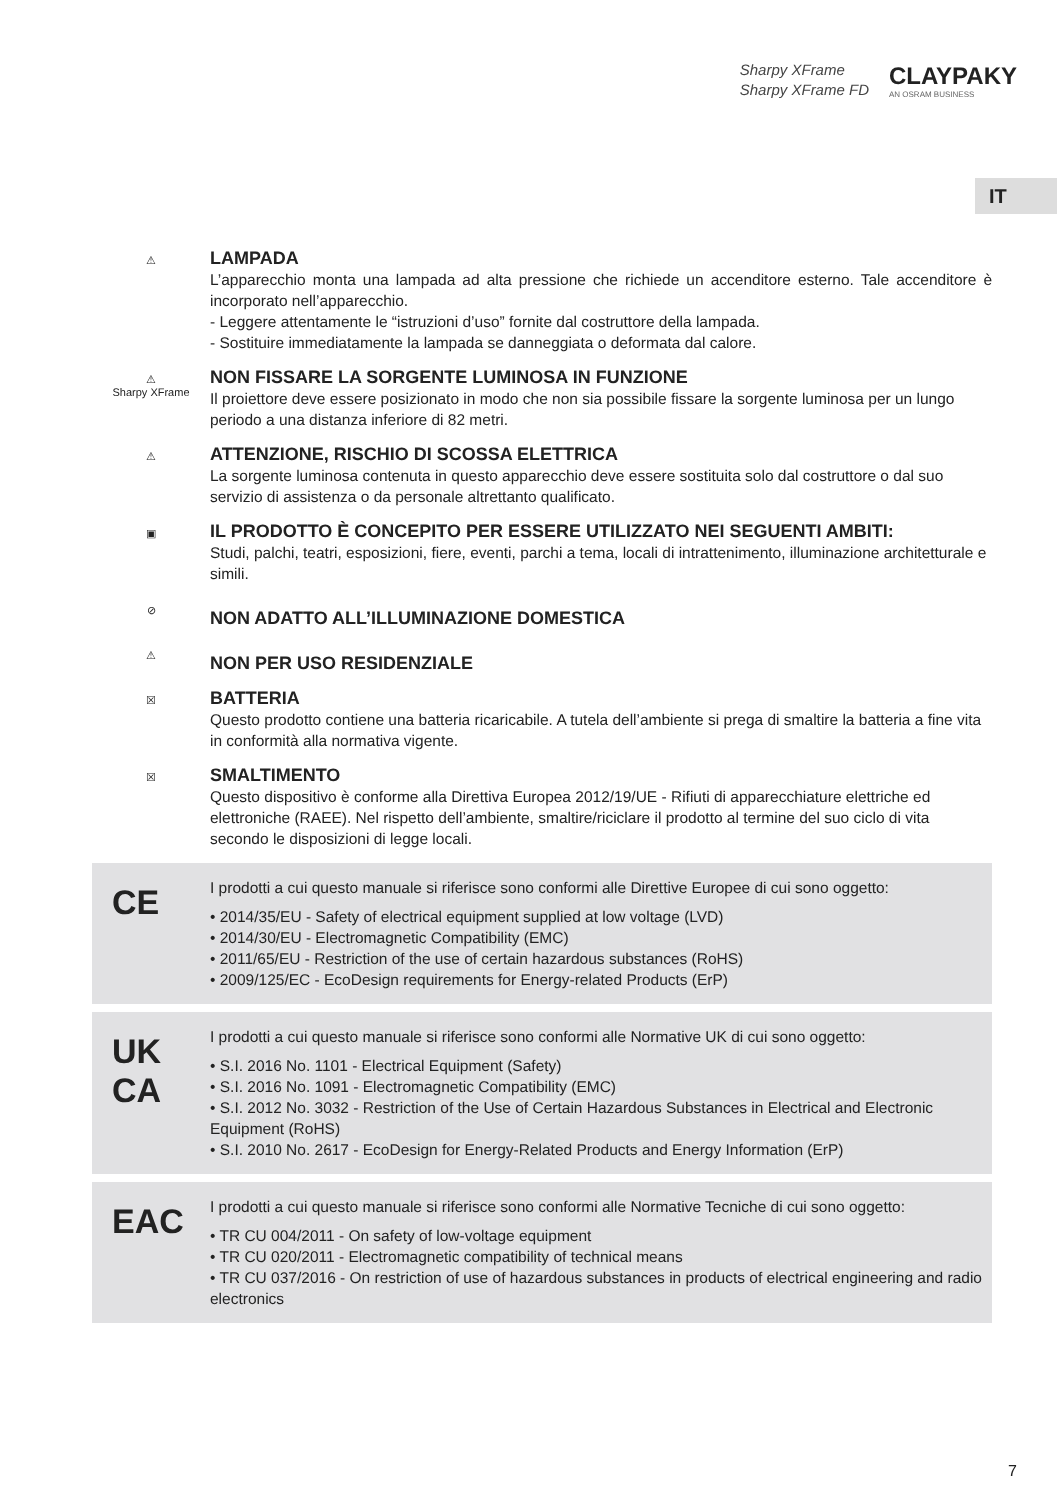Sharpy XFrame
Sharpy XFrame FD
CLAYPAKY
AN OSRAM BUSINESS
IT
⚠
LAMPADA
L’apparecchio monta una lampada ad alta pressione che richiede un accenditore esterno. Tale accenditore è incorporato nell’apparecchio.
- Leggere attentamente le “istruzioni d’uso” fornite dal costruttore della lampada.
- Sostituire immediatamente la lampada se danneggiata o deformata dal calore.
⚠
Sharpy XFrame
NON FISSARE LA SORGENTE LUMINOSA IN FUNZIONE
Il proiettore deve essere posizionato in modo che non sia possibile fissare la sorgente luminosa per un lungo periodo a una distanza inferiore di 82 metri.
⚠
ATTENZIONE, RISCHIO DI SCOSSA ELETTRICA
La sorgente luminosa contenuta in questo apparecchio deve essere sostituita solo dal costruttore o dal suo servizio di assistenza o da personale altrettanto qualificato.
▣
IL PRODOTTO È CONCEPITO PER ESSERE UTILIZZATO NEI SEGUENTI AMBITI:
Studi, palchi, teatri, esposizioni, fiere, eventi, parchi a tema, locali di intrattenimento, illuminazione architetturale e simili.
⊘
NON ADATTO ALL’ILLUMINAZIONE DOMESTICA
⚠
NON PER USO RESIDENZIALE
☒
BATTERIA
Questo prodotto contiene una batteria ricaricabile. A tutela dell’ambiente si prega di smaltire la batteria a fine vita in conformità alla normativa vigente.
☒
SMALTIMENTO
Questo dispositivo è conforme alla Direttiva Europea 2012/19/UE - Rifiuti di apparecchiature elettriche ed elettroniche (RAEE). Nel rispetto dell’ambiente, smaltire/riciclare il prodotto al termine del suo ciclo di vita secondo le disposizioni di legge locali.
CE
I prodotti a cui questo manuale si riferisce sono conformi alle Direttive Europee di cui sono oggetto:
• 2014/35/EU - Safety of electrical equipment supplied at low voltage (LVD)
• 2014/30/EU - Electromagnetic Compatibility (EMC)
• 2011/65/EU - Restriction of the use of certain hazardous substances (RoHS)
• 2009/125/EC - EcoDesign requirements for Energy-related Products (ErP)
UK
CA
I prodotti a cui questo manuale si riferisce sono conformi alle Normative UK di cui sono oggetto:
• S.I. 2016 No. 1101 - Electrical Equipment (Safety)
• S.I. 2016 No. 1091 - Electromagnetic Compatibility (EMC)
• S.I. 2012 No. 3032 - Restriction of the Use of Certain Hazardous Substances in Electrical and Electronic Equipment (RoHS)
• S.I. 2010 No. 2617 - EcoDesign for Energy-Related Products and Energy Information (ErP)
EAC
I prodotti a cui questo manuale si riferisce sono conformi alle Normative Tecniche di cui sono oggetto:
• TR CU 004/2011 - On safety of low-voltage equipment
• TR CU 020/2011 - Electromagnetic compatibility of technical means
• TR CU 037/2016 - On restriction of use of hazardous substances in products of electrical engineering and radio electronics
7